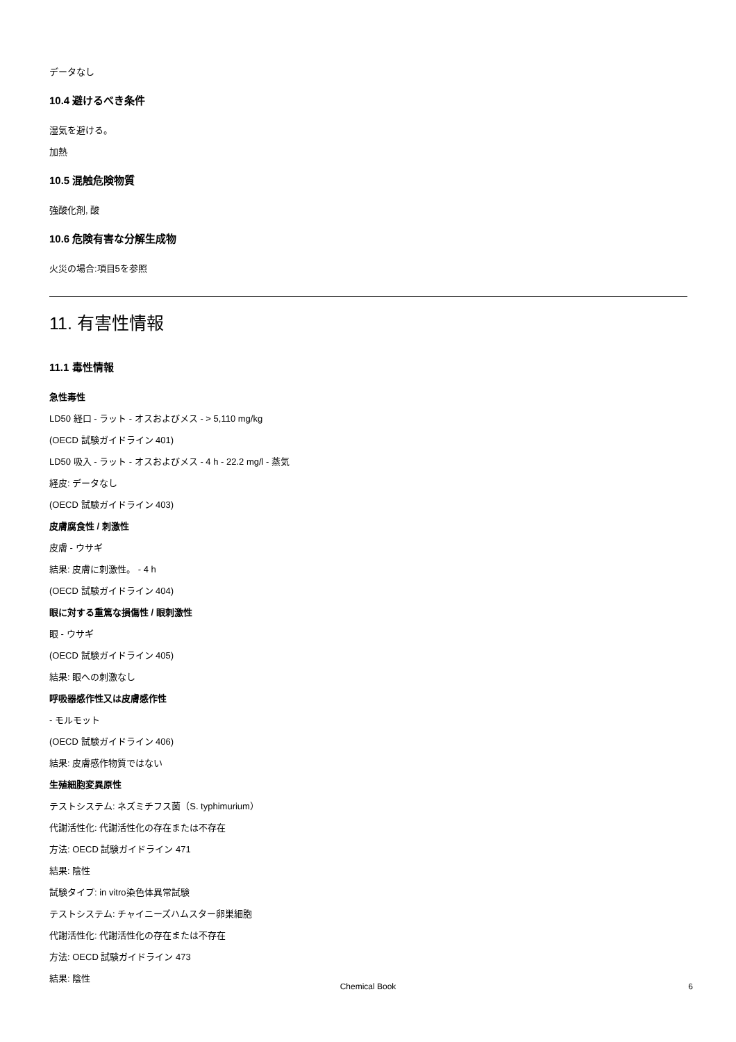データなし
10.4 避けるべき条件
湿気を避ける。
加熱
10.5 混触危険物質
強酸化剤, 酸
10.6 危険有害な分解生成物
火災の場合:項目5を参照
11. 有害性情報
11.1 毒性情報
急性毒性
LD50 経口 - ラット - オスおよびメス - > 5,110 mg/kg
(OECD 試験ガイドライン 401)
LD50 吸入 - ラット - オスおよびメス - 4 h - 22.2 mg/l - 蒸気
経皮: データなし
(OECD 試験ガイドライン 403)
皮膚腐食性 / 刺激性
皮膚 - ウサギ
結果: 皮膚に刺激性。 - 4 h
(OECD 試験ガイドライン 404)
眼に対する重篤な損傷性 / 眼刺激性
眼 - ウサギ
(OECD 試験ガイドライン 405)
結果: 眼への刺激なし
呼吸器感作性又は皮膚感作性
- モルモット
(OECD 試験ガイドライン 406)
結果: 皮膚感作物質ではない
生殖細胞変異原性
テストシステム: ネズミチフス菌（S. typhimurium）
代謝活性化: 代謝活性化の存在または不存在
方法: OECD 試験ガイドライン 471
結果: 陰性
試験タイプ: in vitro染色体異常試験
テストシステム: チャイニーズハムスター卵巣細胞
代謝活性化: 代謝活性化の存在または不存在
方法: OECD 試験ガイドライン 473
結果: 陰性
Chemical Book 6